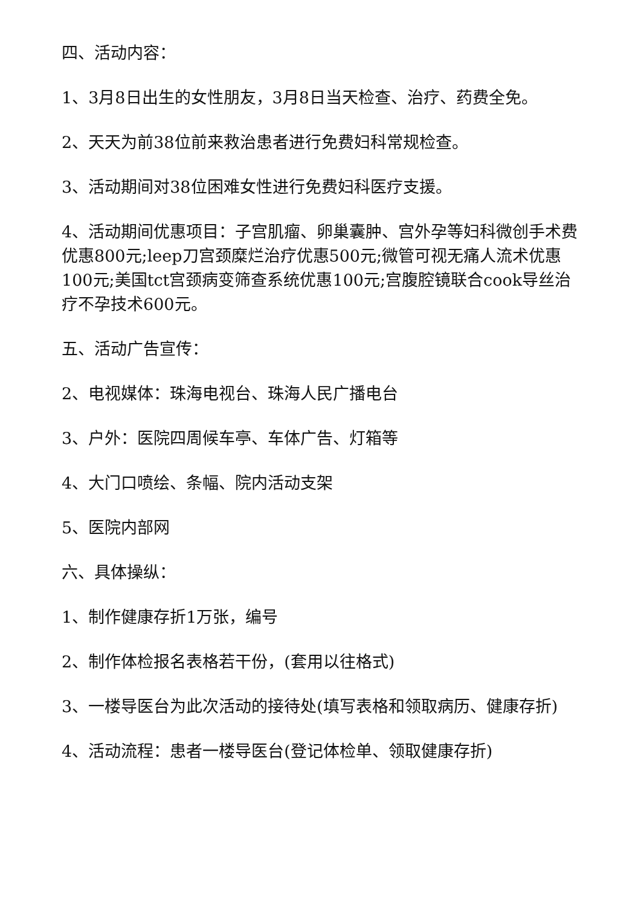四、活动内容：
1、3月8日出生的女性朋友，3月8日当天检查、治疗、药费全免。
2、天天为前38位前来救治患者进行免费妇科常规检查。
3、活动期间对38位困难女性进行免费妇科医疗支援。
4、活动期间优惠项目：子宫肌瘤、卵巢囊肿、宫外孕等妇科微创手术费优惠800元;leep刀宫颈糜烂治疗优惠500元;微管可视无痛人流术优惠100元;美国tct宫颈病变筛查系统优惠100元;宫腹腔镜联合cook导丝治疗不孕技术600元。
五、活动广告宣传：
2、电视媒体：珠海电视台、珠海人民广播电台
3、户外：医院四周候车亭、车体广告、灯箱等
4、大门口喷绘、条幅、院内活动支架
5、医院内部网
六、具体操纵：
1、制作健康存折1万张，编号
2、制作体检报名表格若干份，(套用以往格式)
3、一楼导医台为此次活动的接待处(填写表格和领取病历、健康存折)
4、活动流程：患者一楼导医台(登记体检单、领取健康存折)